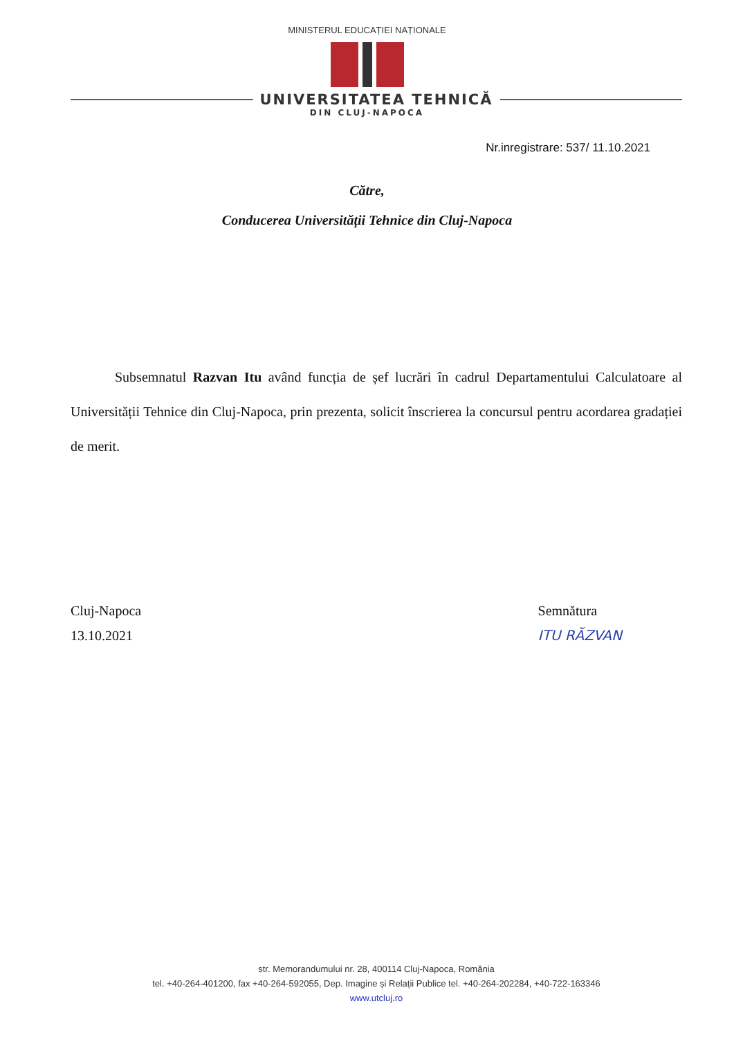MINISTERUL EDUCAȚIEI NAȚIONALE
UNIVERSITATEA TEHNICĂ
DIN CLUJ-NAPOCA
Nr.inregistrare: 537/ 11.10.2021
Către,
Conducerea Universității Tehnice din Cluj-Napoca
Subsemnatul Razvan Itu având funcția de șef lucrări în cadrul Departamentului Calculatoare al Universității Tehnice din Cluj-Napoca, prin prezenta, solicit înscrierea la concursul pentru acordarea gradației de merit.
Cluj-Napoca
13.10.2021
Semnătura
ITU RĂZVAN
str. Memorandumului nr. 28, 400114 Cluj-Napoca, România
tel. +40-264-401200, fax +40-264-592055, Dep. Imagine și Relații Publice tel. +40-264-202284, +40-722-163346
www.utcluj.ro